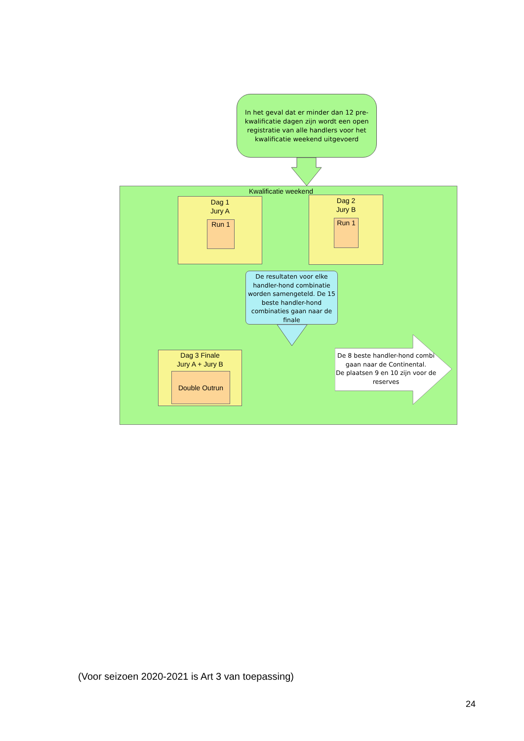In het geval dat er minder dan 12 pre-kwalificatie dagen zijn wordt een open registratie van alle handlers voor het kwalificatie weekend uitgevoerd
Kwalificatie weekend
Dag 1
Jury A
Run 1
Dag 2
Jury B
Run 1
De resultaten voor elke handler-hond combinatie worden samengeteld. De 15 beste handler-hond combinaties gaan naar de finale
Dag 3 Finale
Jury A + Jury B
Double Outrun
De 8 beste handler-hond combi gaan naar de Continental.
De plaatsen 9 en 10 zijn voor de reserves
(Voor seizoen 2020-2021 is Art 3 van toepassing)
24